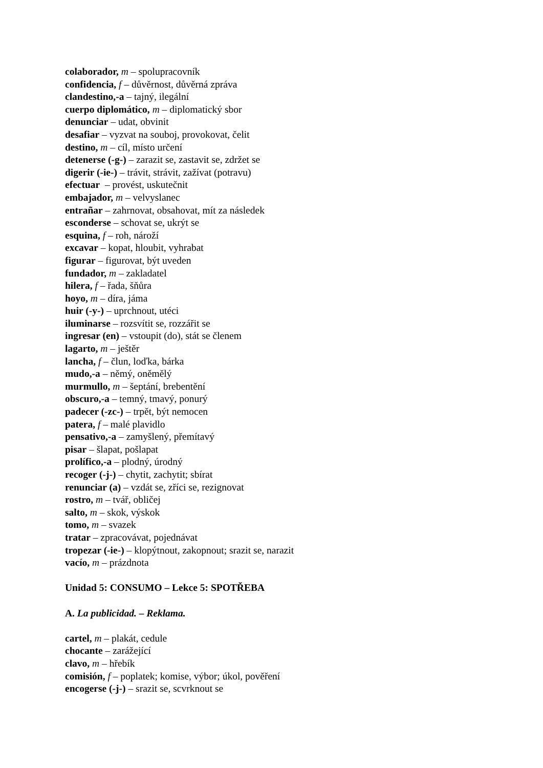colaborador, m – spolupracovník
confidencia, f – důvěrnost, důvěrná zpráva
clandestino,-a – tajný, ilegální
cuerpo diplomático, m – diplomatický sbor
denunciar – udat, obvinit
desafiar – vyzvat na souboj, provokovat, čelit
destino, m – cíl, místo určení
detenerse (-g-) – zarazit se, zastavit se, zdržet se
digerir (-ie-) – trávit, strávit, zažívat (potravu)
efectuar – provést, uskutečnit
embajador, m – velvyslanec
entrañar – zahrnovat, obsahovat, mít za následek
esconderse – schovat se, ukrýt se
esquina, f – roh, nároží
excavar – kopat, hloubit, vyhrabat
figurar – figurovat, být uveden
fundador, m – zakladatel
hilera, f – řada, šňůra
hoyo, m – díra, jáma
huir (-y-) – uprchnout, utéci
iluminarse – rozsvítit se, rozzářit se
ingresar (en) – vstoupit (do), stát se členem
lagarto, m – ještěr
lancha, f – člun, loďka, bárka
mudo,-a – němý, oněmělý
murmullo, m – šeptání, brebentění
obscuro,-a – temný, tmavý, ponurý
padecer (-zc-) – trpět, být nemocen
patera, f – malé plavidlo
pensativo,-a – zamyšlený, přemítavý
pisar – šlapat, pošlapat
prolífico,-a – plodný, úrodný
recoger (-j-) – chytit, zachytit; sbírat
renunciar (a) – vzdát se, zříci se, rezignovat
rostro, m – tvář, obličej
salto, m – skok, výskok
tomo, m – svazek
tratar – zpracovávat, pojednávat
tropezar (-ie-) – klopýtnout, zakopnout; srazit se, narazit
vacío, m – prázdnota
Unidad 5: CONSUMO – Lekce 5: SPOTŘEBA
A. La publicidad. – Reklama.
cartel, m – plakát, cedule
chocante – zarážející
clavo, m – hřebík
comisión, f – poplatek; komise, výbor; úkol, pověření
encogerse (-j-) – srazit se, scvrknout se